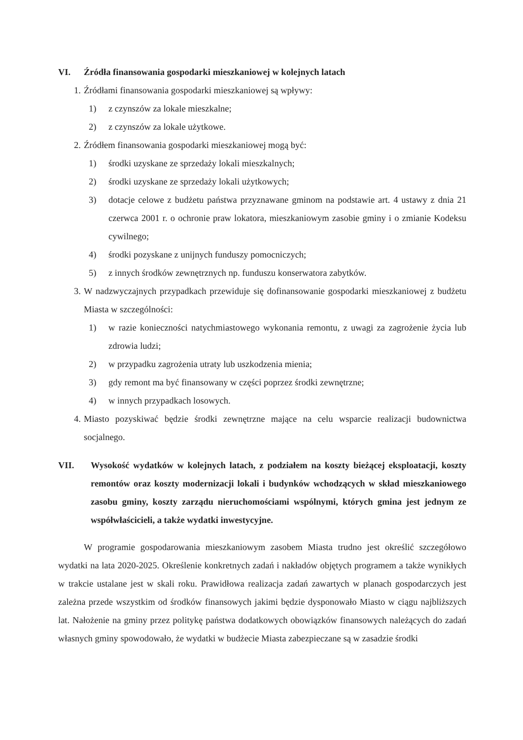VI. Źródła finansowania gospodarki mieszkaniowej w kolejnych latach
1. Źródłami finansowania gospodarki mieszkaniowej są wpływy:
1) z czynszów za lokale mieszkalne;
2) z czynszów za lokale użytkowe.
2. Źródłem finansowania gospodarki mieszkaniowej mogą być:
1) środki uzyskane ze sprzedaży lokali mieszkalnych;
2) środki uzyskane ze sprzedaży lokali użytkowych;
3) dotacje celowe z budżetu państwa przyznawane gminom na podstawie art. 4 ustawy z dnia 21 czerwca 2001 r. o ochronie praw lokatora, mieszkaniowym zasobie gminy i o zmianie Kodeksu cywilnego;
4) środki pozyskane z unijnych funduszy pomocniczych;
5) z innych środków zewnętrznych np. funduszu konserwatora zabytków.
3. W nadzwyczajnych przypadkach przewiduje się dofinansowanie gospodarki mieszkaniowej z budżetu Miasta w szczególności:
1) w razie konieczności natychmiastowego wykonania remontu, z uwagi za zagrożenie życia lub zdrowia ludzi;
2) w przypadku zagrożenia utraty lub uszkodzenia mienia;
3) gdy remont ma być finansowany w części poprzez środki zewnętrzne;
4) w innych przypadkach losowych.
4. Miasto pozyskiwać będzie środki zewnętrzne mające na celu wsparcie realizacji budownictwa socjalnego.
VII. Wysokość wydatków w kolejnych latach, z podziałem na koszty bieżącej eksploatacji, koszty remontów oraz koszty modernizacji lokali i budynków wchodzących w skład mieszkaniowego zasobu gminy, koszty zarządu nieruchomościami wspólnymi, których gmina jest jednym ze współwłaścicieli, a także wydatki inwestycyjne.
W programie gospodarowania mieszkaniowym zasobem Miasta trudno jest określić szczegółowo wydatki na lata 2020-2025. Określenie konkretnych zadań i nakładów objętych programem a także wynikłych w trakcie ustalane jest w skali roku. Prawidłowa realizacja zadań zawartych w planach gospodarczych jest zależna przede wszystkim od środków finansowych jakimi będzie dysponowało Miasto w ciągu najbliższych lat. Nałożenie na gminy przez politykę państwa dodatkowych obowiązków finansowych należących do zadań własnych gminy spowodowało, że wydatki w budżecie Miasta zabezpieczane są w zasadzie środki